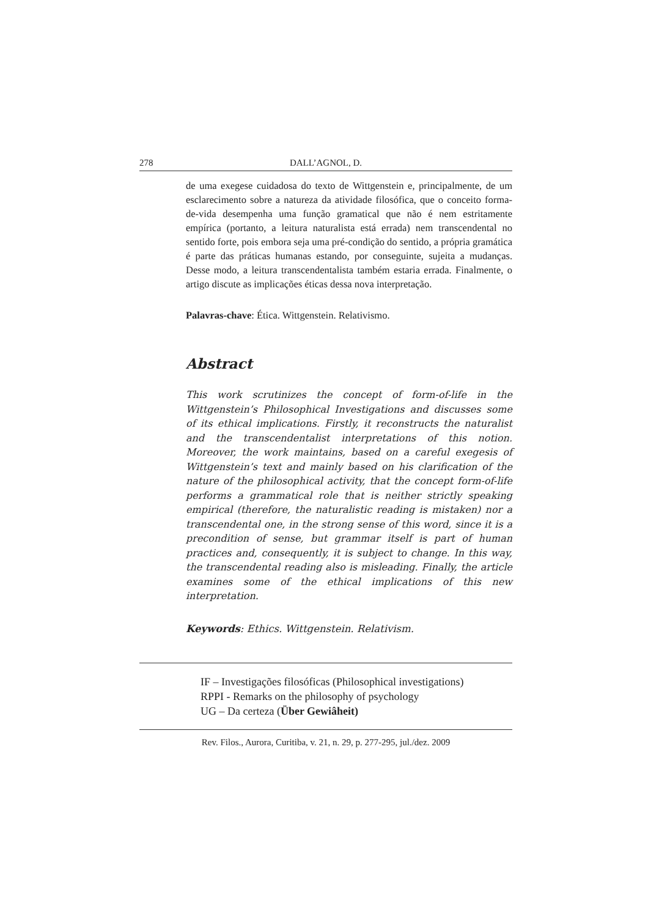278 DALL’AGNOL, D.
de uma exegese cuidadosa do texto de Wittgenstein e, principalmente, de um esclarecimento sobre a natureza da atividade filosófica, que o conceito forma-de-vida desempenha uma função gramatical que não é nem estritamente empírica (portanto, a leitura naturalista está errada) nem transcendental no sentido forte, pois embora seja uma pré-condição do sentido, a própria gramática é parte das práticas humanas estando, por conseguinte, sujeita a mudanças. Desse modo, a leitura transcendentalista também estaria errada. Finalmente, o artigo discute as implicações éticas dessa nova interpretação.
Palavras-chave: Ética. Wittgenstein. Relativismo.
Abstract
This work scrutinizes the concept of form-of-life in the Wittgenstein’s Philosophical Investigations and discusses some of its ethical implications. Firstly, it reconstructs the naturalist and the transcendentalist interpretations of this notion. Moreover, the work maintains, based on a careful exegesis of Wittgenstein’s text and mainly based on his clarification of the nature of the philosophical activity, that the concept form-of-life performs a grammatical role that is neither strictly speaking empirical (therefore, the naturalistic reading is mistaken) nor a transcendental one, in the strong sense of this word, since it is a precondition of sense, but grammar itself is part of human practices and, consequently, it is subject to change. In this way, the transcendental reading also is misleading. Finally, the article examines some of the ethical implications of this new interpretation.
Keywords: Ethics. Wittgenstein. Relativism.
IF – Investigações filosóficas (Philosophical investigations)
RPPI - Remarks on the philosophy of psychology
UG – Da certeza (Über Gewiâheit)
Rev. Filos., Aurora, Curitiba, v. 21, n. 29, p. 277-295, jul./dez. 2009